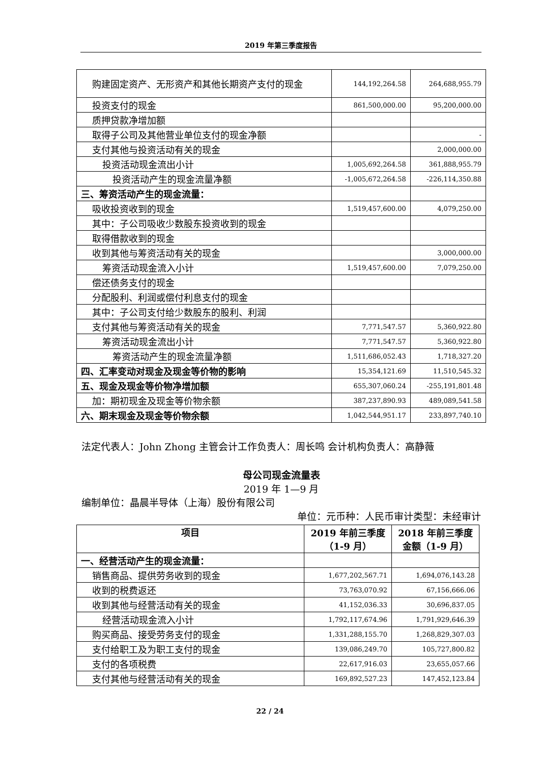2019 年第三季度报告
| 购建固定资产、无形资产和其他长期资产支付的现金 | 144,192,264.58 | 264,688,955.79 |
| 投资支付的现金 | 861,500,000.00 | 95,200,000.00 |
| 质押贷款净增加额 | | |
| 取得子公司及其他营业单位支付的现金净额 | | - |
| 支付其他与投资活动有关的现金 | | 2,000,000.00 |
| 投资活动现金流出小计 | 1,005,692,264.58 | 361,888,955.79 |
| 投资活动产生的现金流量净额 | -1,005,672,264.58 | -226,114,350.88 |
| 三、筹资活动产生的现金流量： | | |
| 吸收投资收到的现金 | 1,519,457,600.00 | 4,079,250.00 |
| 其中：子公司吸收少数股东投资收到的现金 | | |
| 取得借款收到的现金 | | |
| 收到其他与筹资活动有关的现金 | | 3,000,000.00 |
| 筹资活动现金流入小计 | 1,519,457,600.00 | 7,079,250.00 |
| 偿还债务支付的现金 | | |
| 分配股利、利润或偿付利息支付的现金 | | |
| 其中：子公司支付给少数股东的股利、利润 | | |
| 支付其他与筹资活动有关的现金 | 7,771,547.57 | 5,360,922.80 |
| 筹资活动现金流出小计 | 7,771,547.57 | 5,360,922.80 |
| 筹资活动产生的现金流量净额 | 1,511,686,052.43 | 1,718,327.20 |
| 四、汇率变动对现金及现金等价物的影响 | 15,354,121.69 | 11,510,545.32 |
| 五、现金及现金等价物净增加额 | 655,307,060.24 | -255,191,801.48 |
| 加：期初现金及现金等价物余额 | 387,237,890.93 | 489,089,541.58 |
| 六、期末现金及现金等价物余额 | 1,042,544,951.17 | 233,897,740.10 |
法定代表人：John Zhong 主管会计工作负责人：周长鸣 会计机构负责人：高静薇
母公司现金流量表
2019 年 1—9 月
编制单位：晶晨半导体（上海）股份有限公司
单位：元币种：人民币审计类型：未经审计
| 项目 | 2019 年前三季度 （1-9 月） | 2018 年前三季度 金额（1-9 月） |
| --- | --- | --- |
| 一、经营活动产生的现金流量： | | |
| 销售商品、提供劳务收到的现金 | 1,677,202,567.71 | 1,694,076,143.28 |
| 收到的税费返还 | 73,763,070.92 | 67,156,666.06 |
| 收到其他与经营活动有关的现金 | 41,152,036.33 | 30,696,837.05 |
| 经营活动现金流入小计 | 1,792,117,674.96 | 1,791,929,646.39 |
| 购买商品、接受劳务支付的现金 | 1,331,288,155.70 | 1,268,829,307.03 |
| 支付给职工及为职工支付的现金 | 139,086,249.70 | 105,727,800.82 |
| 支付的各项税费 | 22,617,916.03 | 23,655,057.66 |
| 支付其他与经营活动有关的现金 | 169,892,527.23 | 147,452,123.84 |
22 / 24